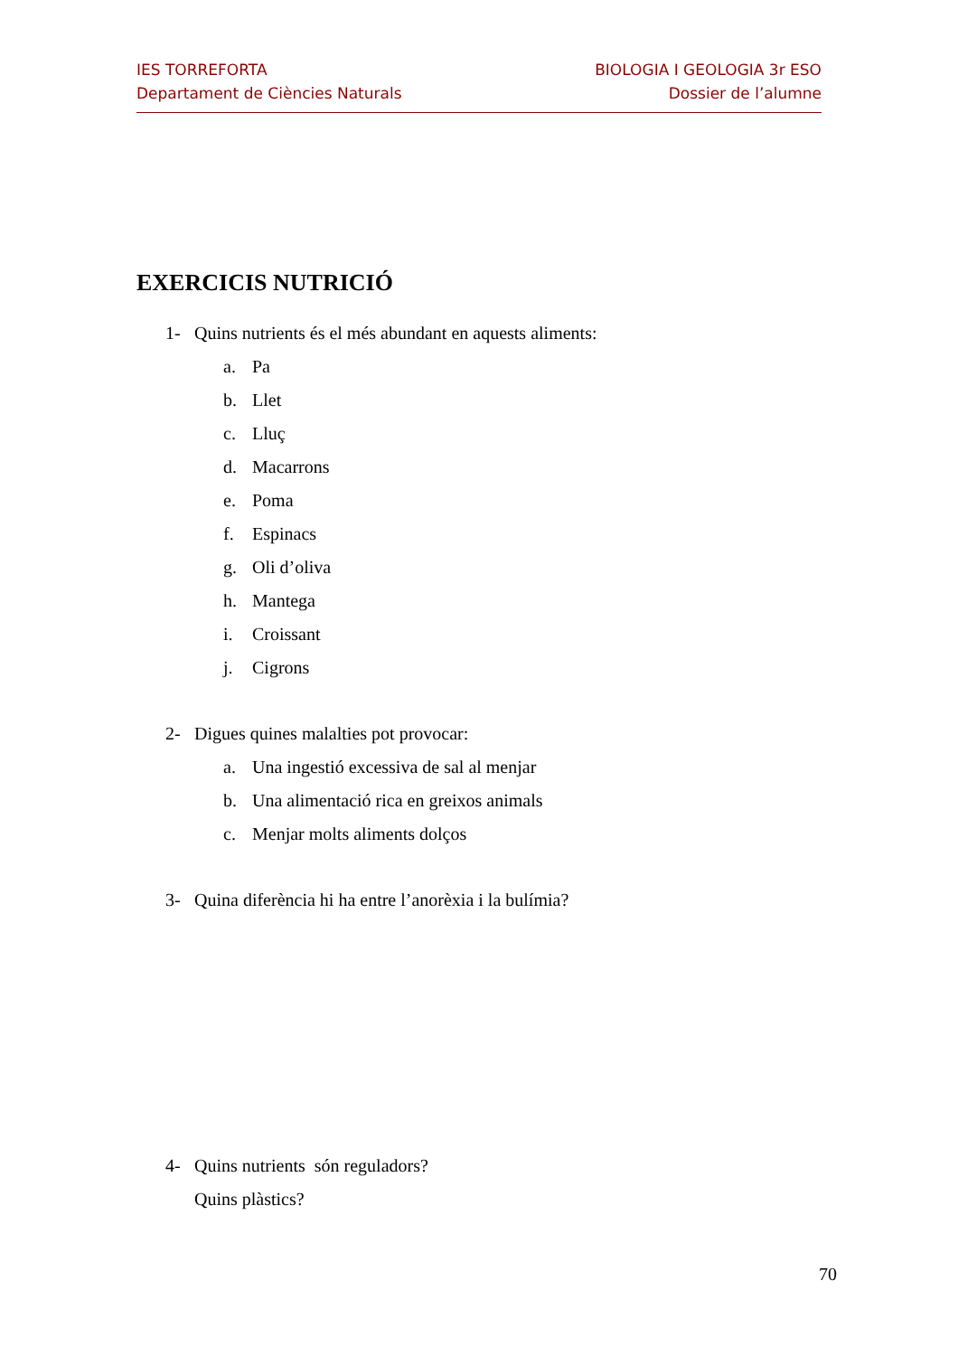IES TORREFORTA
Departament de Ciències Naturals
BIOLOGIA I GEOLOGIA 3r ESO
Dossier de l’alumne
EXERCICIS NUTRICIÓ
1- Quins nutrients és el més abundant en aquests aliments:
a. Pa
b. Llet
c. Lluç
d. Macarrons
e. Poma
f. Espinacs
g. Oli d’oliva
h. Mantega
i. Croissant
j. Cigrons
2- Digues quines malalties pot provocar:
a. Una ingestió excessiva de sal al menjar
b. Una alimentació rica en greixos animals
c. Menjar molts aliments dolços
3- Quina diferència hi ha entre l’anorèxia i la bulímia?
4- Quins nutrients són reguladors?
Quins plàstics?
70